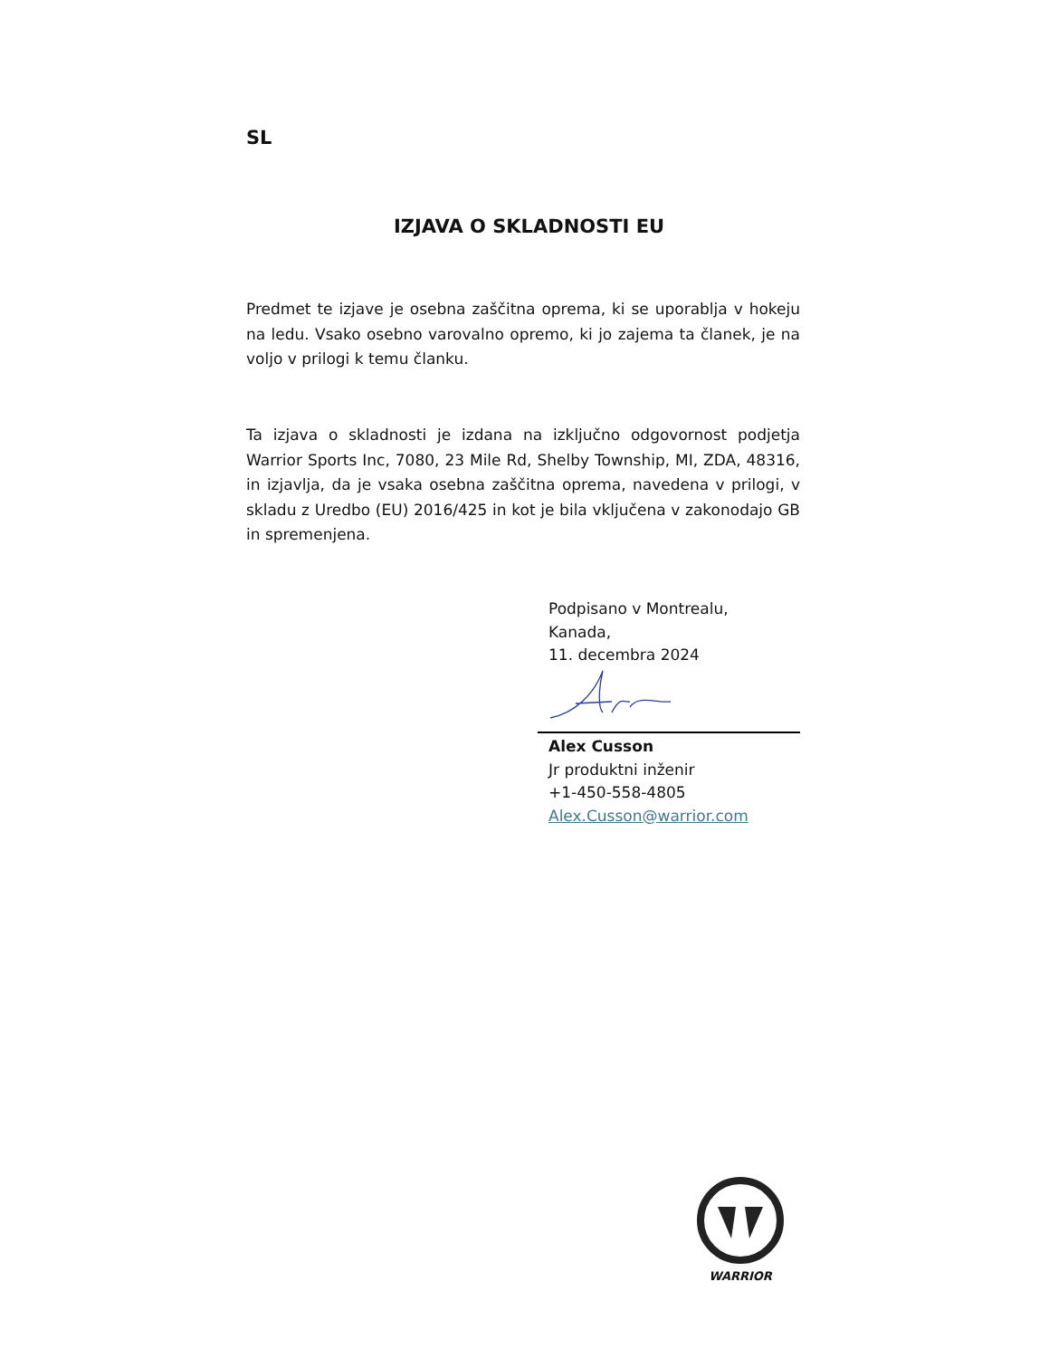SL
IZJAVA O SKLADNOSTI EU
Predmet te izjave je osebna zaščitna oprema, ki se uporablja v hokeju na ledu. Vsako osebno varovalno opremo, ki jo zajema ta članek, je na voljo v prilogi k temu članku.
Ta izjava o skladnosti je izdana na izključno odgovornost podjetja Warrior Sports Inc, 7080, 23 Mile Rd, Shelby Township, MI, ZDA, 48316, in izjavlja, da je vsaka osebna zaščitna oprema, navedena v prilogi, v skladu z Uredbo (EU) 2016/425 in kot je bila vključena v zakonodajo GB in spremenjena.
Podpisano v Montrealu,
Kanada,
11. decembra 2024
Alex Cusson
Jr produktni inženir
+1-450-558-4805
Alex.Cusson@warrior.com
WARRIOR